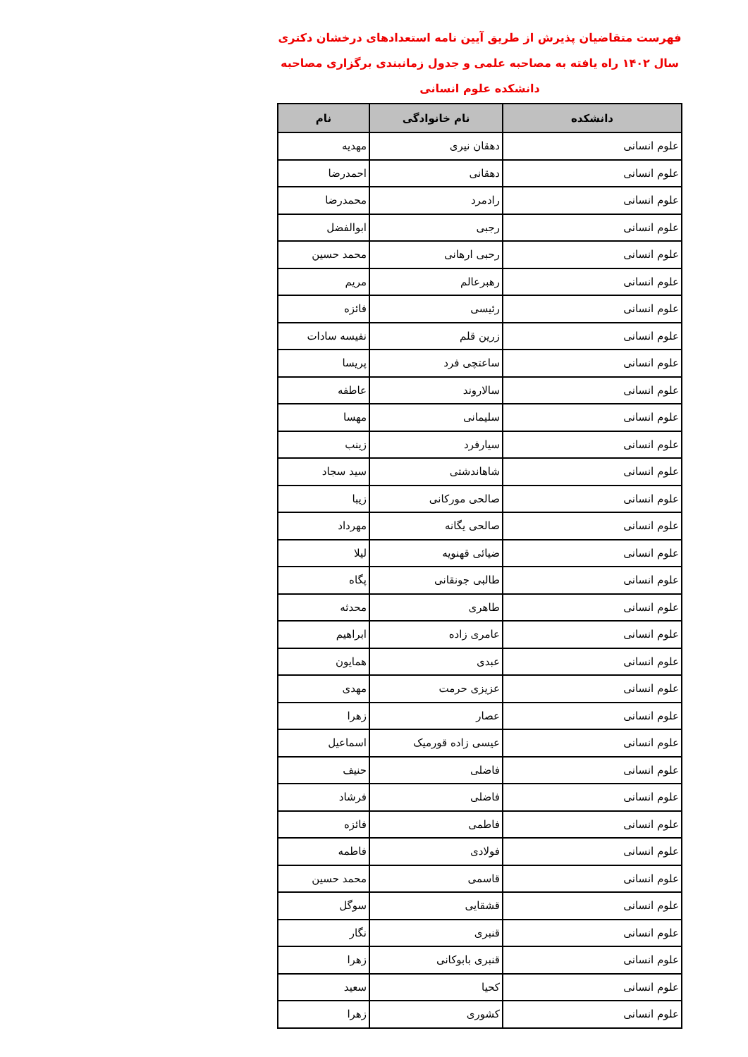فهرست متقاضیان پذیرش از طریق آیین نامه استعدادهای درخشان دکتری
سال ۱۴۰۲ راه یافته به مصاحبه علمی و جدول زمانبندی برگزاری مصاحبه
دانشکده علوم انسانی
| دانشکده | نام خانوادگی | نام |
| --- | --- | --- |
| علوم انسانی | دهقان نیری | مهدیه |
| علوم انسانی | دهقانی | احمدرضا |
| علوم انسانی | رادمرد | محمدرضا |
| علوم انسانی | رجبی | ابوالفضل |
| علوم انسانی | رحبی ارهانی | محمد حسین |
| علوم انسانی | رهبرعالم | مریم |
| علوم انسانی | رئیسی | فائزه |
| علوم انسانی | زرین قلم | نفیسه سادات |
| علوم انسانی | ساعتچی فرد | پریسا |
| علوم انسانی | سالاروند | عاطفه |
| علوم انسانی | سلیمانی | مهسا |
| علوم انسانی | سیارفرد | زینب |
| علوم انسانی | شاهاندشتی | سید سجاد |
| علوم انسانی | صالحی مورکانی | زیبا |
| علوم انسانی | صالحی یگانه | مهرداد |
| علوم انسانی | ضیائی قهنویه | لیلا |
| علوم انسانی | طالبی جونقانی | پگاه |
| علوم انسانی | طاهری | محدثه |
| علوم انسانی | عامری زاده | ابراهیم |
| علوم انسانی | عبدی | همایون |
| علوم انسانی | عزیزی حرمت | مهدی |
| علوم انسانی | عصار | زهرا |
| علوم انسانی | عیسی زاده قورمیک | اسماعیل |
| علوم انسانی | فاضلی | حنیف |
| علوم انسانی | فاضلی | فرشاد |
| علوم انسانی | فاطمی | فائزه |
| علوم انسانی | فولادی | فاطمه |
| علوم انسانی | قاسمی | محمد حسین |
| علوم انسانی | قشقایی | سوگل |
| علوم انسانی | قنبری | نگار |
| علوم انسانی | قنبری بابوکانی | زهرا |
| علوم انسانی | کحیا | سعید |
| علوم انسانی | کشوری | زهرا |